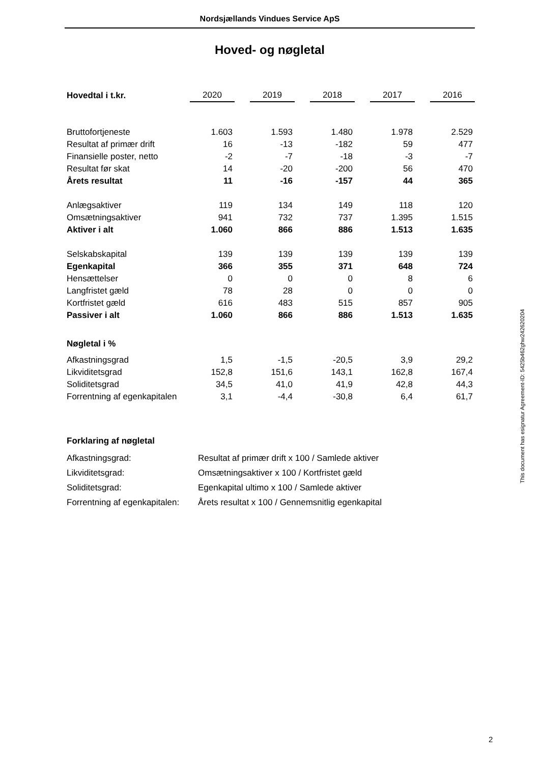Nordsjællands Vindues Service ApS
Hoved- og nøgletal
| Hovedtal i t.kr. | 2020 | | 2019 | | 2018 | | 2017 | | 2016 |
| Bruttofortjeneste | 1.603 | | 1.593 | | 1.480 | | 1.978 | | 2.529 |
| Resultat af primær drift | 16 | | -13 | | -182 | | 59 | | 477 |
| Finansielle poster, netto | -2 | | -7 | | -18 | | -3 | | -7 |
| Resultat før skat | 14 | | -20 | | -200 | | 56 | | 470 |
| Årets resultat | 11 | | -16 | | -157 | | 44 | | 365 |
| Anlægsaktiver | 119 | | 134 | | 149 | | 118 | | 120 |
| Omsætningsaktiver | 941 | | 732 | | 737 | | 1.395 | | 1.515 |
| Aktiver i alt | 1.060 | | 866 | | 886 | | 1.513 | | 1.635 |
| Selskabskapital | 139 | | 139 | | 139 | | 139 | | 139 |
| Egenkapital | 366 | | 355 | | 371 | | 648 | | 724 |
| Hensættelser | 0 | | 0 | | 0 | | 8 | | 6 |
| Langfristet gæld | 78 | | 28 | | 0 | | 0 | | 0 |
| Kortfristet gæld | 616 | | 483 | | 515 | | 857 | | 905 |
| Passiver i alt | 1.060 | | 866 | | 886 | | 1.513 | | 1.635 |
| Nøgletal i % | | | | | | | | | |
| Afkastningsgrad | 1,5 | | -1,5 | | -20,5 | | 3,9 | | 29,2 |
| Likviditetsgrad | 152,8 | | 151,6 | | 143,1 | | 162,8 | | 167,4 |
| Soliditetsgrad | 34,5 | | 41,0 | | 41,9 | | 42,8 | | 44,3 |
| Forrentning af egenkapitalen | 3,1 | | -4,4 | | -30,8 | | 6,4 | | 61,7 |
| Forklaring af nøgletal | |
| Afkastningsgrad: | Resultat af primær drift x 100 / Samlede aktiver |
| Likviditetsgrad: | Omsætningsaktiver x 100 / Kortfristet gæld |
| Soliditetsgrad: | Egenkapital ultimo x 100 / Samlede aktiver |
| Forrentning af egenkapitalen: | Årets resultat x 100 / Gennemsnitlig egenkapital |
This document has esignatur Agreement-ID: 5425b462ghw242620204
2